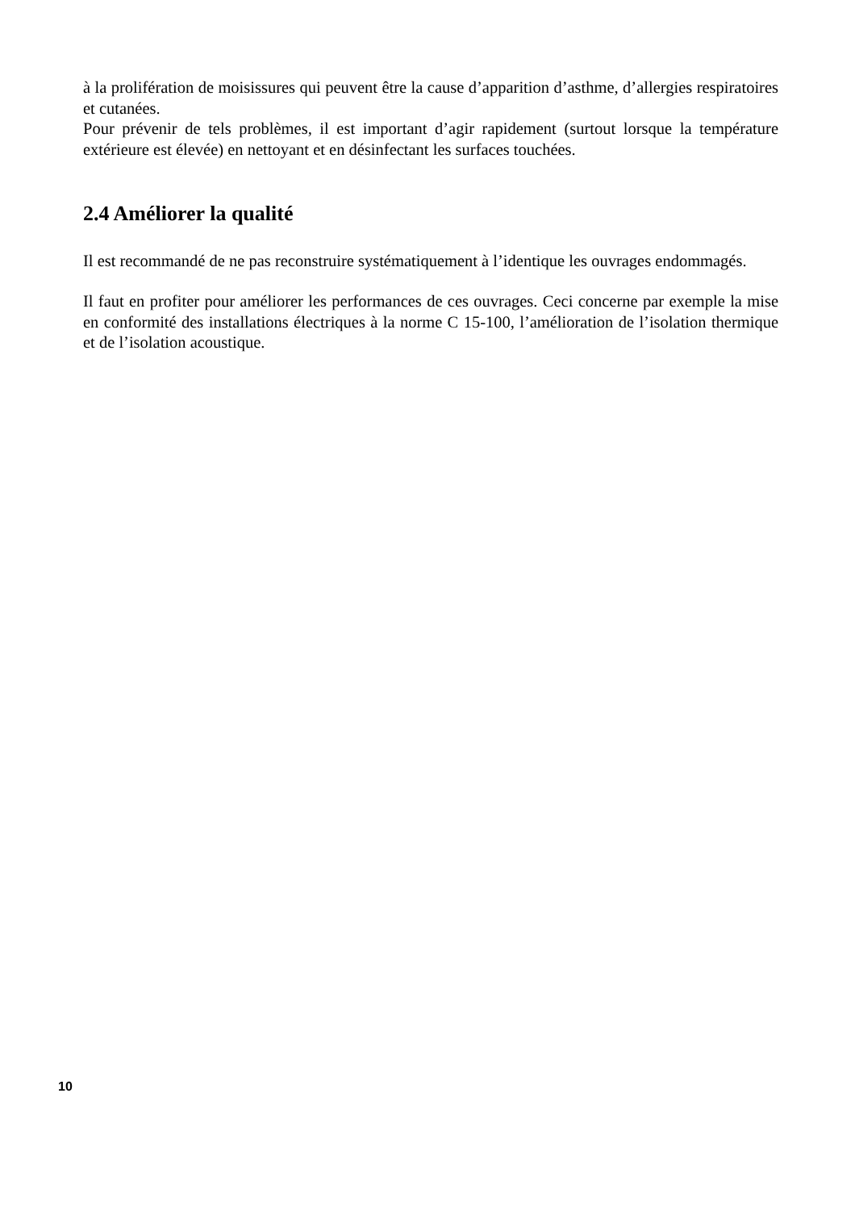à la prolifération de moisissures qui peuvent être la cause d’apparition d’asthme, d’allergies respiratoires et cutanées.
Pour prévenir de tels problèmes, il est important d’agir rapidement (surtout lorsque la température extérieure est élevée) en nettoyant et en désinfectant les surfaces touchées.
2.4 Améliorer la qualité
Il est recommandé de ne pas reconstruire systématiquement à l’identique les ouvrages endommagés.
Il faut en profiter pour améliorer les performances de ces ouvrages. Ceci concerne par exemple la mise en conformité des installations électriques à la norme C 15-100, l’amélioration de l’isolation thermique et de l’isolation acoustique.
10